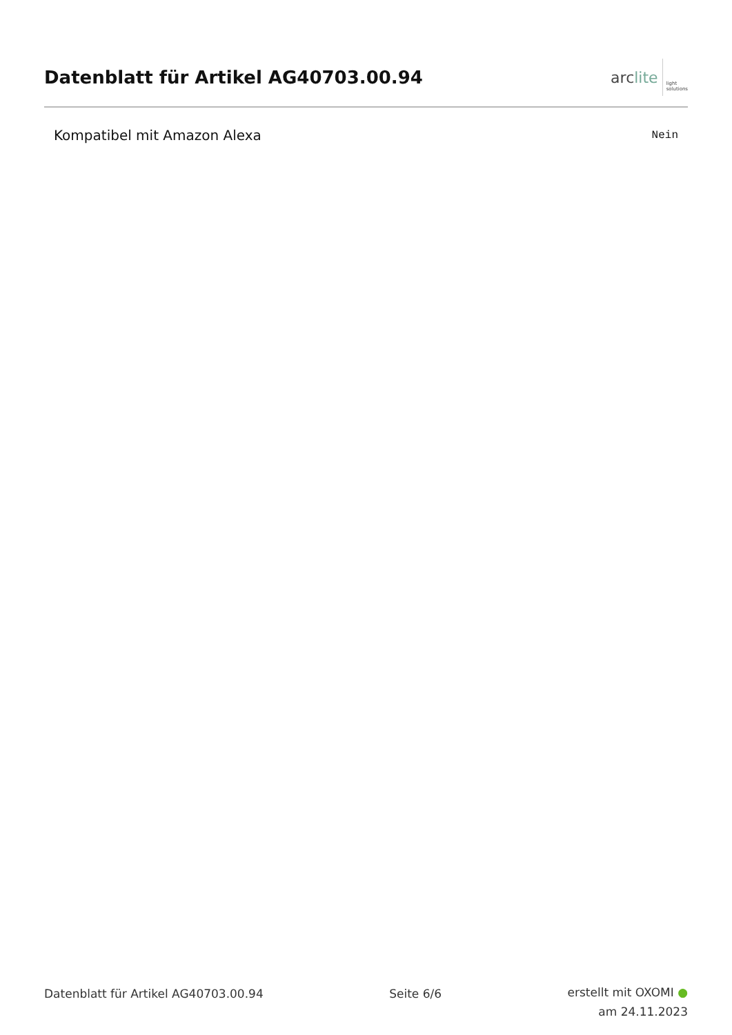Datenblatt für Artikel AG40703.00.94
arc lite light
solutions
| Kompatibel mit Amazon Alexa | Nein |
Datenblatt für Artikel AG40703.00.94 Seite 6/6
erstellt mit OXOMI ●
am 24.11.2023